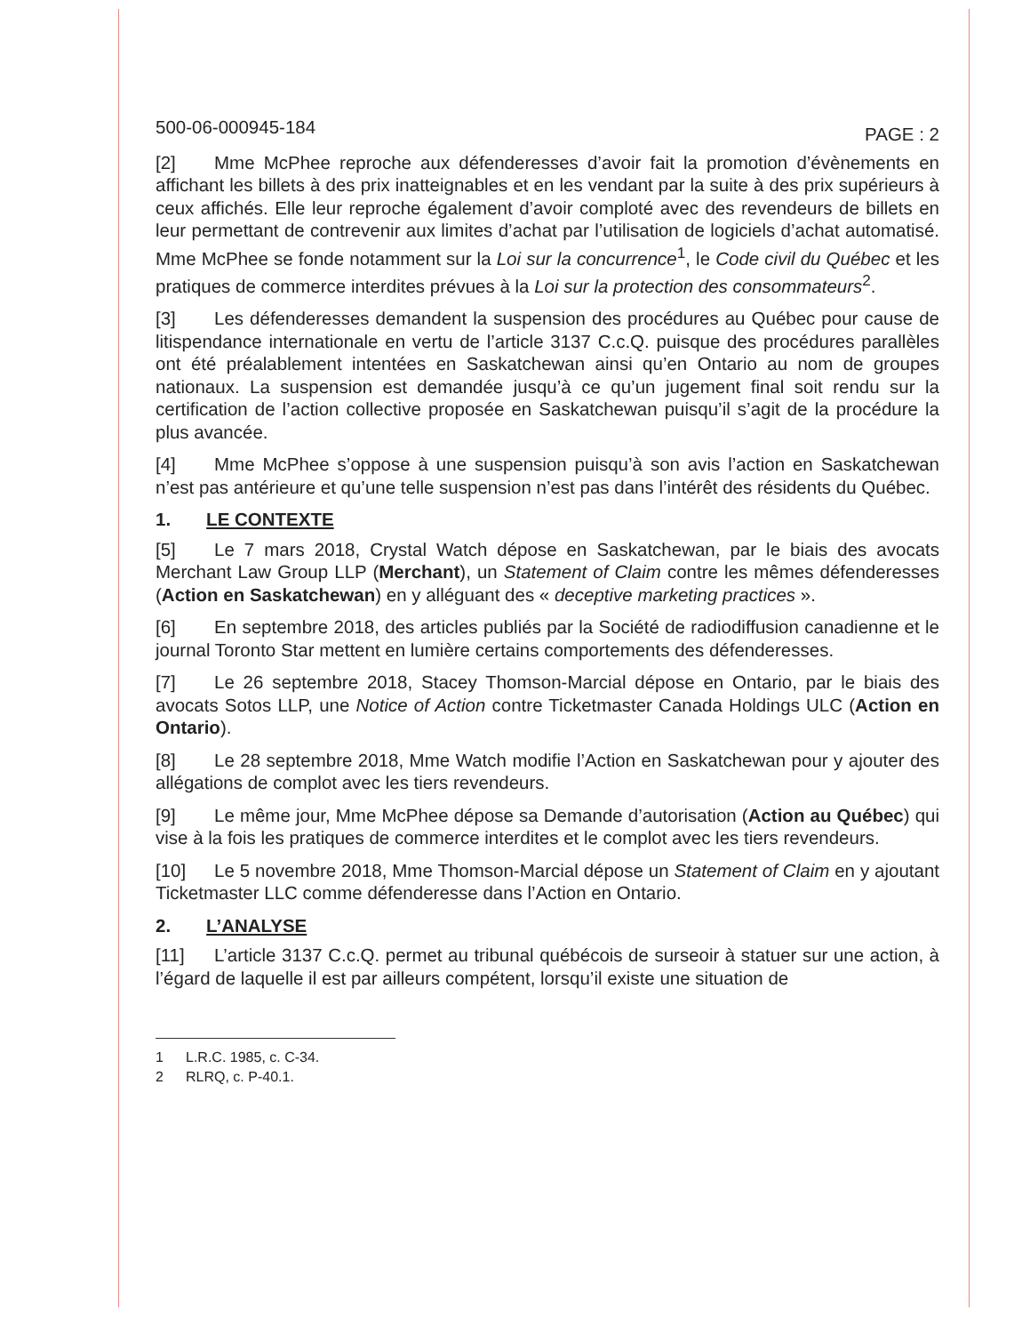500-06-000945-184 PAGE : 2
[2] Mme McPhee reproche aux défenderesses d’avoir fait la promotion d’évènements en affichant les billets à des prix inatteignables et en les vendant par la suite à des prix supérieurs à ceux affichés. Elle leur reproche également d’avoir comploté avec des revendeurs de billets en leur permettant de contrevenir aux limites d’achat par l’utilisation de logiciels d’achat automatisé. Mme McPhee se fonde notamment sur la Loi sur la concurrence<sup>1</sup>, le Code civil du Québec et les pratiques de commerce interdites prévues à la Loi sur la protection des consommateurs<sup>2</sup>.
[3] Les défenderesses demandent la suspension des procédures au Québec pour cause de litispendance internationale en vertu de l’article 3137 C.c.Q. puisque des procédures parallèles ont été préalablement intentées en Saskatchewan ainsi qu’en Ontario au nom de groupes nationaux. La suspension est demandée jusqu’à ce qu’un jugement final soit rendu sur la certification de l’action collective proposée en Saskatchewan puisqu’il s’agit de la procédure la plus avancée.
[4] Mme McPhee s’oppose à une suspension puisqu’à son avis l’action en Saskatchewan n’est pas antérieure et qu’une telle suspension n’est pas dans l’intérêt des résidents du Québec.
1. LE CONTEXTE
[5] Le 7 mars 2018, Crystal Watch dépose en Saskatchewan, par le biais des avocats Merchant Law Group LLP (Merchant), un Statement of Claim contre les mêmes défenderesses (Action en Saskatchewan) en y alléguant des « deceptive marketing practices ».
[6] En septembre 2018, des articles publiés par la Société de radiodiffusion canadienne et le journal Toronto Star mettent en lumière certains comportements des défenderesses.
[7] Le 26 septembre 2018, Stacey Thomson-Marcial dépose en Ontario, par le biais des avocats Sotos LLP, une Notice of Action contre Ticketmaster Canada Holdings ULC (Action en Ontario).
[8] Le 28 septembre 2018, Mme Watch modifie l’Action en Saskatchewan pour y ajouter des allégations de complot avec les tiers revendeurs.
[9] Le même jour, Mme McPhee dépose sa Demande d’autorisation (Action au Québec) qui vise à la fois les pratiques de commerce interdites et le complot avec les tiers revendeurs.
[10] Le 5 novembre 2018, Mme Thomson-Marcial dépose un Statement of Claim en y ajoutant Ticketmaster LLC comme défenderesse dans l’Action en Ontario.
2. L’ANALYSE
[11] L’article 3137 C.c.Q. permet au tribunal québécois de surseoir à statuer sur une action, à l’égard de laquelle il est par ailleurs compétent, lorsqu’il existe une situation de
1 L.R.C. 1985, c. C-34.
2 RLRQ, c. P-40.1.